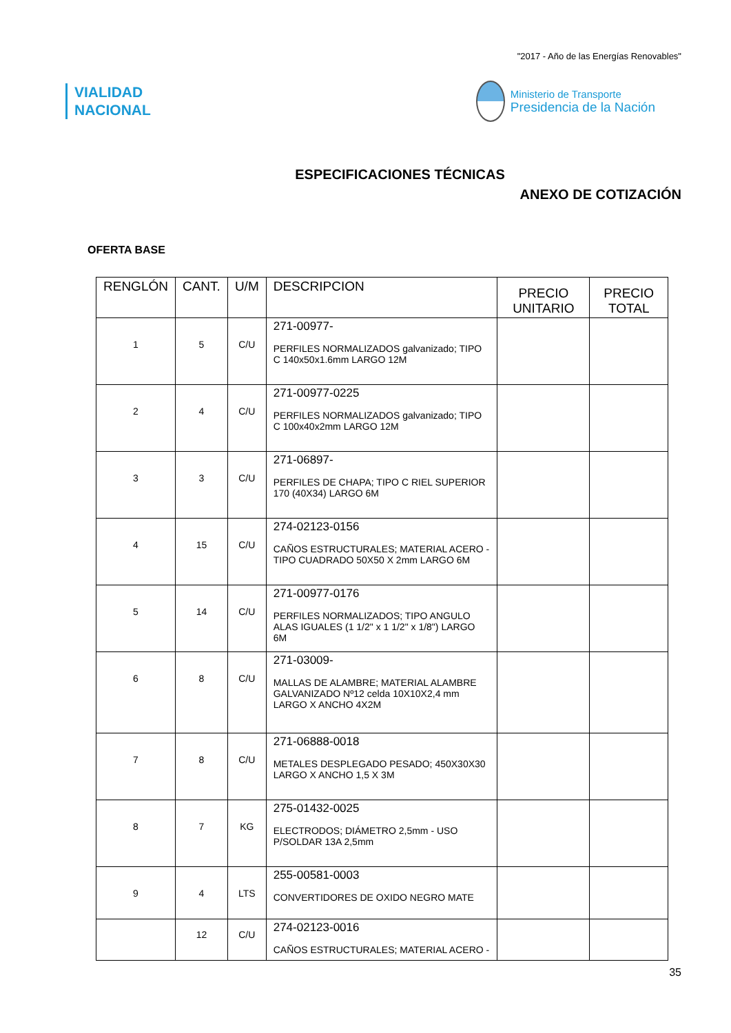"2017 - Año de las Energías Renovables"
VIALIDAD
NACIONAL
Ministerio de Transporte
Presidencia de la Nación
ESPECIFICACIONES TÉCNICAS
ANEXO DE COTIZACIÓN
OFERTA BASE
| RENGLÓN | CANT. | U/M | DESCRIPCION | PRECIO UNITARIO | PRECIO TOTAL |
| --- | --- | --- | --- | --- | --- |
| 1 | 5 | C/U | 271-00977- PERFILES NORMALIZADOS galvanizado; TIPO C 140x50x1.6mm LARGO 12M | | |
| 2 | 4 | C/U | 271-00977-0225 PERFILES NORMALIZADOS galvanizado; TIPO C 100x40x2mm LARGO 12M | | |
| 3 | 3 | C/U | 271-06897- PERFILES DE CHAPA; TIPO C RIEL SUPERIOR 170 (40X34) LARGO 6M | | |
| 4 | 15 | C/U | 274-02123-0156 CAÑOS ESTRUCTURALES; MATERIAL ACERO - TIPO CUADRADO 50X50 X 2mm LARGO 6M | | |
| 5 | 14 | C/U | 271-00977-0176 PERFILES NORMALIZADOS; TIPO ANGULO ALAS IGUALES (1 1/2" x 1 1/2" x 1/8") LARGO 6M | | |
| 6 | 8 | C/U | 271-03009- MALLAS DE ALAMBRE; MATERIAL ALAMBRE GALVANIZADO Nº12 celda 10X10X2,4 mm LARGO X ANCHO 4X2M | | |
| 7 | 8 | C/U | 271-06888-0018 METALES DESPLEGADO PESADO; 450X30X30 LARGO X ANCHO 1,5 X 3M | | |
| 8 | 7 | KG | 275-01432-0025 ELECTRODOS; DIÁMETRO 2,5mm - USO P/SOLDAR 13A 2,5mm | | |
| 9 | 4 | LTS | 255-00581-0003 CONVERTIDORES DE OXIDO NEGRO MATE | | |
| | 12 | C/U | 274-02123-0016 CAÑOS ESTRUCTURALES; MATERIAL ACERO - | | |
35